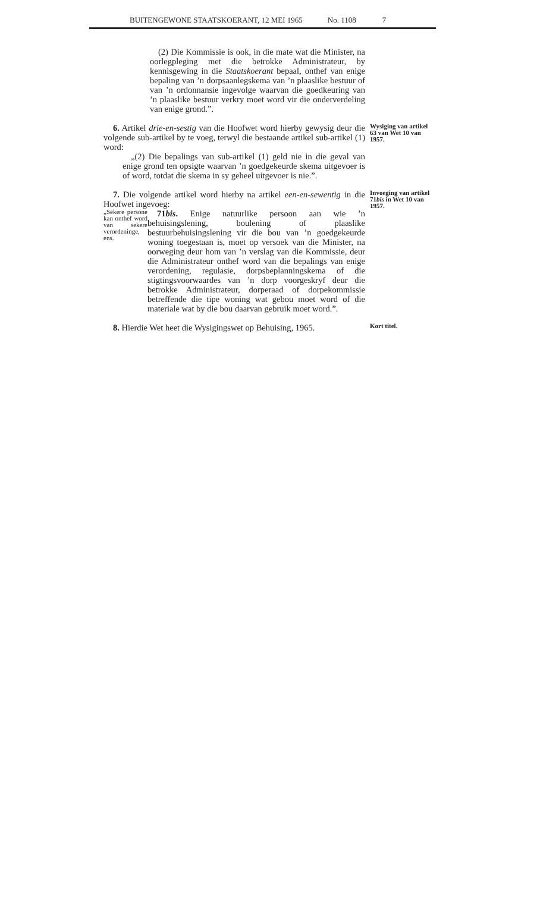BUITENGEWONE STAATSKOERANT, 12 MEI 1965 No. 1108 7
(2) Die Kommissie is ook, in die mate wat die Minister, na oorlegpleging met die betrokke Administrateur, by kennisgewing in die Staatskoerant bepaal, onthef van enige bepaling van ’n dorpsaanlegskema van ’n plaaslike bestuur of van ’n ordonnansie ingevolge waarvan die goedkeuring van ’n plaaslike bestuur verkry moet word vir die onderverdeling van enige grond.”.
6. Artikel drie-en-sestig van die Hoofwet word hierby gewysig deur die volgende sub-artikel by te voeg, terwyl die bestaande artikel sub-artikel (1) word:
„(2) Die bepalings van sub-artikel (1) geld nie in die geval van enige grond ten opsigte waarvan ’n goedgekeurde skema uitgevoer is of word, totdat die skema in sy geheel uitgevoer is nie.”.
Wysiging van artikel 63 van Wet 10 van 1957.
7. Die volgende artikel word hierby na artikel een-en-sewentig in die Hoofwet ingevoeg:
„Sekere persone kan onthef word van sekere verordeninge, ens.
71bis. Enige natuurlike persoon aan wie ’n behuisingslening, boulening of plaaslike bestuurbehuisingslening vir die bou van ’n goedgekeurde woning toegestaan is, moet op versoek van die Minister, na oorweging deur hom van ’n verslag van die Kommissie, deur die Administrateur onthef word van die bepalings van enige verordening, regulasie, dorpsbeplanningskema of die stigtingsvoorwaardes van ’n dorp voorgeskryf deur die betrokke Administrateur, dorperaad of dorpekommissie betreffende die tipe woning wat gebou moet word of die materiale wat by die bou daarvan gebruik moet word.”.
Invoeging van artikel 71bis in Wet 10 van 1957.
8. Hierdie Wet heet die Wysigingswet op Behuising, 1965.
Kort titel.